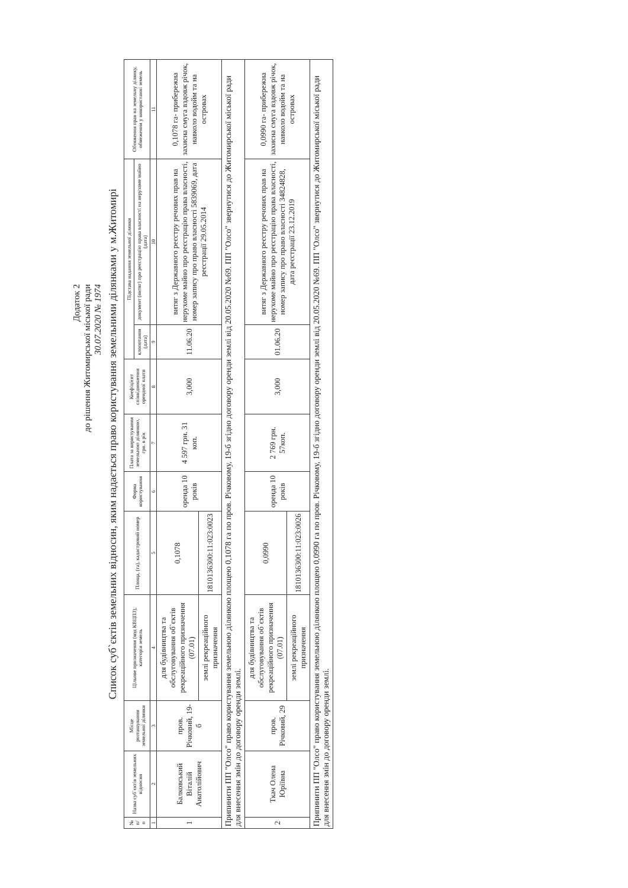Додаток 2
до рішення Житомирської міської ради
30.07.2020 № 1974
Список суб`єктів земельних відносин, яким надається право користування земельними ділянками у м.Житомирі
| № п/п | Назва суб`єктів земельних відносин | Місце розташування земельної ділянки | Цільове призначення (код КВЦПЗ), категорія земель | Площа, (га), кадастровий номер | Форма користування | Плата за користування земельною ділянкою, грн. в рік | Коефіцієнт співвідношення орендної плати | Підстава надання земельної ділянки | | Обтяження прав на земельну ділянку, обмеження у використанні земель |
| --- | --- | --- | --- | --- | --- | --- | --- | --- | --- | --- |
| | | | | | | | | клопотання (дата) | документ (витяг) про реєстрацію права власності на нерухоме майно (дата) | |
| 1 | 2 | 3 | 4 | 5 | 6 | 7 | 8 | 9 | 10 | 11 |
| 1 | Балковський Віталій Анатолійович | пров. Річковий, 19-б | для будівництва та обслуговування об`єктів рекреаційного призначення (07.01) | 0,1078 | оренда 10 років | 4 597 грн. 31 коп. | 3,000 | 11.06.20 | витяг з Державного реєстру речових прав на нерухоме майно про реєстрацію права власності, номер запису про право власності 5839069, дата реєстрації 29.05.2014 | 0,1078 га- прибережна захисна смуга вздовж річок, навколо водойм та на островах |
| | | | землі рекреаційного призначення | 1810136300:11:023:0023 | | | | | | |
| Припинити ПП "Олсо" право користування земельною ділянкою площею 0,1078 га по пров. Річковому, 19-б згідно договору оренди землі від 20.05.2020 №69. ПП "Олсо" звернутися до Житомирської міської ради для внесення змін до договору оренди землі. | | | | | | | | | | |
| 2 | Ткач Олена Юріївна | пров. Річковий, 29 | для будівництва та обслуговування об`єктів рекреаційного призначення (07.01) | 0,0990 | оренда 10 років | 2 769 грн. 57коп. | 3,000 | 01.06.20 | витяг з Державного реєстру речових прав на нерухоме майно про реєстрацію права власності, номер запису про право власності 34824828, дата реєстрації 23.12.2019 | 0,0990 га- прибережна захисна смуга вздовж річок, навколо водойм та на островах |
| | | | землі рекреаційного призначення | 1810136300:11:023:0026 | | | | | | |
| Припинити ПП "Олсо" право користування земельною ділянкою площею 0,0990 га по пров. Річковому, 19-б згідно договору оренди землі від 20.05.2020 №69. ПП "Олсо" звернутися до Житомирської міської ради для внесення змін до договору оренди землі. | | | | | | | | | | |